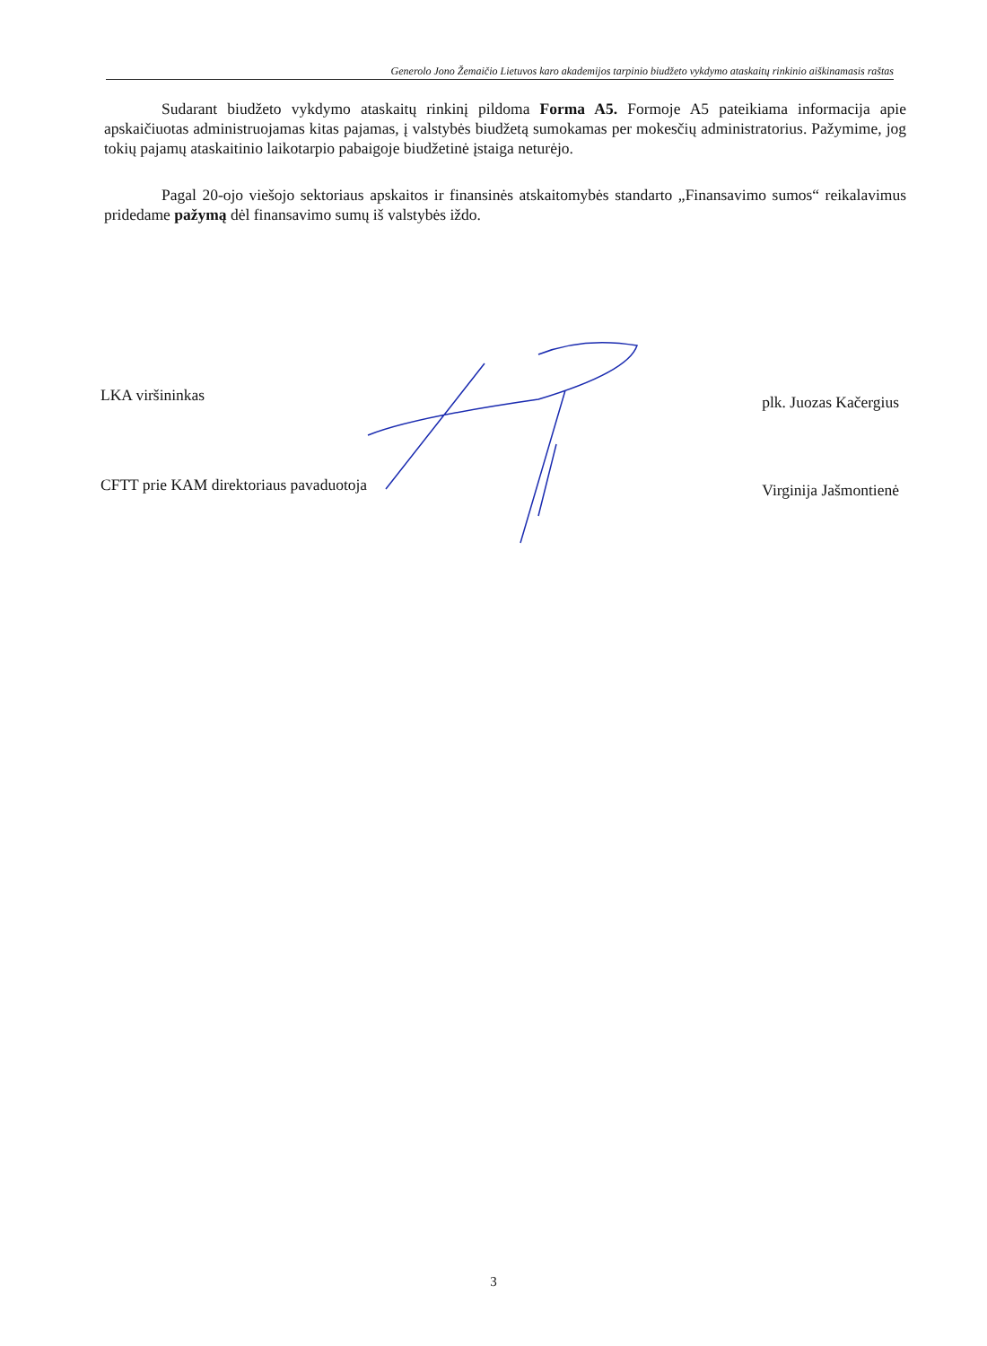Generolo Jono Žemaičio Lietuvos karo akademijos tarpinio biudžeto vykdymo ataskaitų rinkinio aiškinamasis raštas
Sudarant biudžeto vykdymo ataskaitų rinkinį pildoma Forma A5. Formoje A5 pateikiama informacija apie apskaičiuotas administruojamas kitas pajamas, į valstybės biudžetą sumokamas per mokesčių administratorius. Pažymime, jog tokių pajamų ataskaitinio laikotarpio pabaigoje biudžetinė įstaiga neturėjo.
Pagal 20-ojo viešojo sektoriaus apskaitos ir finansinės atskaitomybės standarto „Finansavimo sumos“ reikalavimus pridedame pažymą dėl finansavimo sumų iš valstybės iždo.
LKA viršininkas plk. Juozas Kačergius
CFTT prie KAM direktoriaus pavaduotoja Virginija Jašmontienė
3